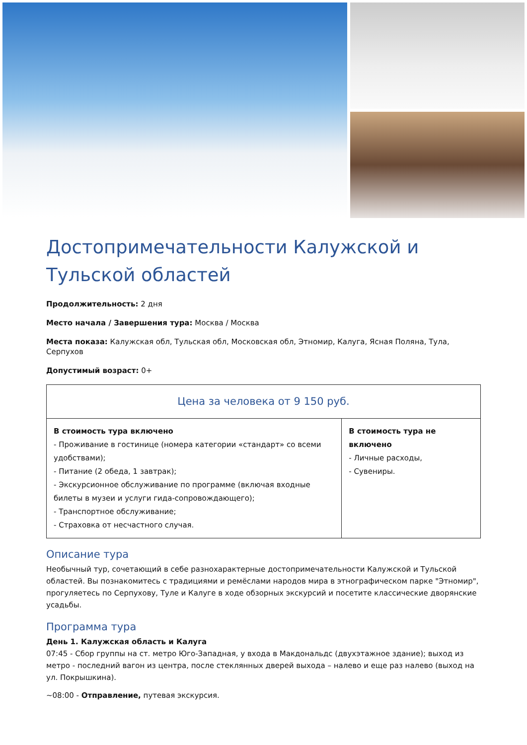Достопримечательности Калужской и Тульской областей
Продолжительность: 2 дня
Место начала / Завершения тура: Москва / Москва
Места показа: Калужская обл, Тульская обл, Московская обл, Этномир, Калуга, Ясная Поляна, Тула, Серпухов
Допустимый возраст: 0+
| Цена за человека от 9 150 руб. | |
| --- | --- |
| В стоимость тура включено - Проживание в гостинице (номера категории «стандарт» со всеми удобствами); - Питание (2 обеда, 1 завтрак); - Экскурсионное обслуживание по программе (включая входные билеты в музеи и услуги гида-сопровождающего); - Транспортное обслуживание; - Страховка от несчастного случая. | В стоимость тура не включено - Личные расходы, - Сувениры. |
Описание тура
Необычный тур, сочетающий в себе разнохарактерные достопримечательности Калужской и Тульской областей. Вы познакомитесь с традициями и ремёслами народов мира в этнографическом парке "Этномир", прогуляетесь по Серпухову, Туле и Калуге в ходе обзорных экскурсий и посетите классические дворянские усадьбы.
Программа тура
День 1. Калужская область и Калуга
07:45 - Сбор группы на ст. метро Юго-Западная, у входа в Макдональдс (двухэтажное здание); выход из метро - последний вагон из центра, после стеклянных дверей выхода – налево и еще раз налево (выход на ул. Покрышкина).
~08:00 - Отправление, путевая экскурсия.